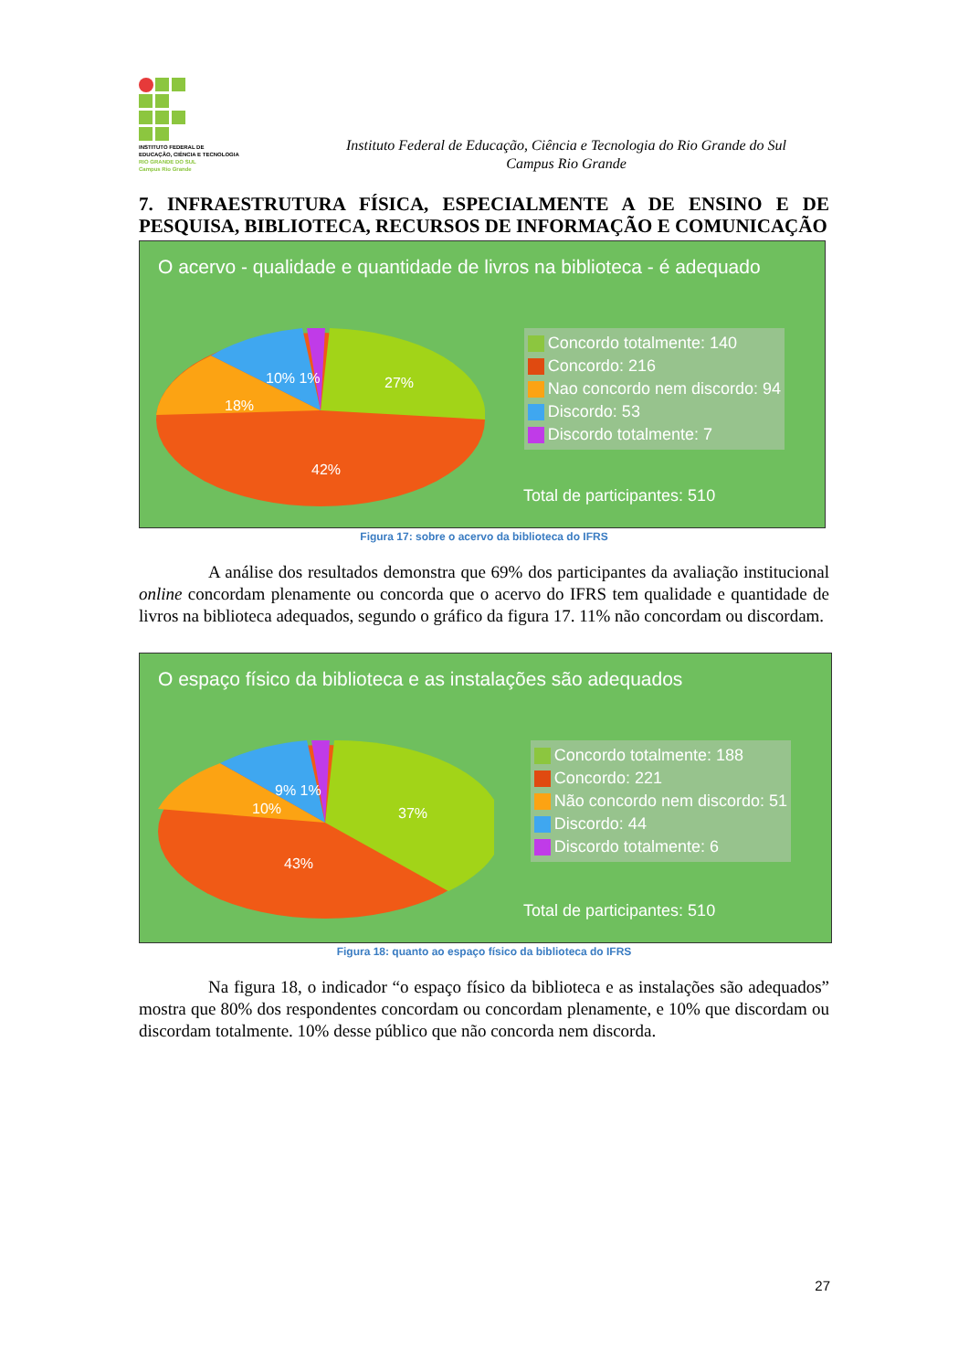INSTITUTO FEDERAL DE
EDUCAÇÃO, CIÊNCIA E TECNOLOGIA
RIO GRANDE DO SUL
Campus Rio Grande
Instituto Federal de Educação, Ciência e Tecnologia do Rio Grande do Sul
Campus Rio Grande
7. INFRAESTRUTURA FÍSICA, ESPECIALMENTE A DE ENSINO E DE PESQUISA, BIBLIOTECA, RECURSOS DE INFORMAÇÃO E COMUNICAÇÃO
O acervo - qualidade e quantidade de livros na biblioteca - é adequado
10% 1%
27%
18%
42%
Concordo totalmente: 140
Concordo: 216
Nao concordo nem discordo: 94
Discordo: 53
Discordo totalmente: 7
Total de participantes: 510
Figura 17: sobre o acervo da biblioteca do IFRS
A análise dos resultados demonstra que 69% dos participantes da avaliação institucional online concordam plenamente ou concorda que o acervo do IFRS tem qualidade e quantidade de livros na biblioteca adequados, segundo o gráfico da figura 17. 11% não concordam ou discordam.
O espaço físico da biblioteca e as instalações são adequados
9% 1%
37%
10%
43%
Concordo totalmente: 188
Concordo: 221
Não concordo nem discordo: 51
Discordo: 44
Discordo totalmente: 6
Total de participantes: 510
Figura 18: quanto ao espaço físico da biblioteca do IFRS
Na figura 18, o indicador “o espaço físico da biblioteca e as instalações são adequados” mostra que 80% dos respondentes concordam ou concordam plenamente, e 10% que discordam ou discordam totalmente. 10% desse público que não concorda nem discorda.
27